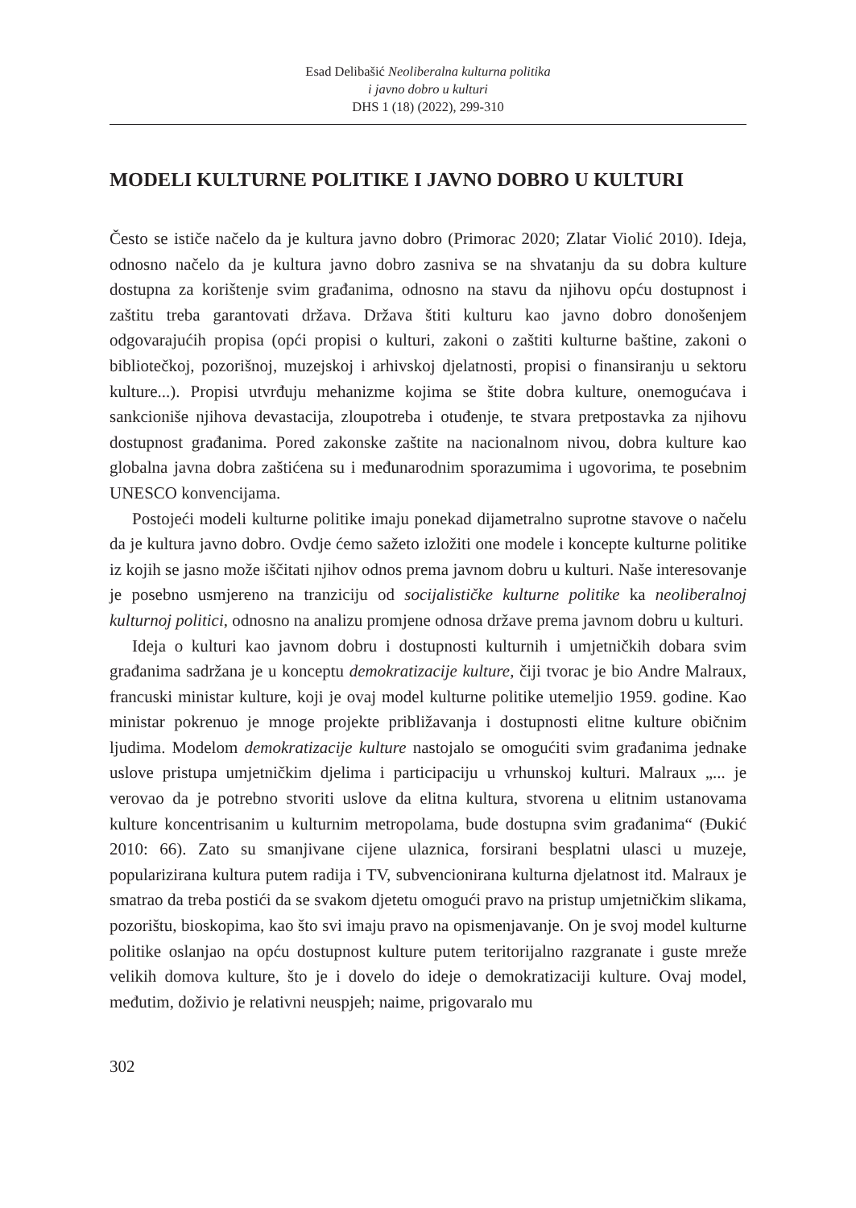Esad Delibašić Neoliberalna kulturna politika
i javno dobro u kulturi
DHS 1 (18) (2022), 299-310
MODELI KULTURNE POLITIKE I JAVNO DOBRO U KULTURI
Često se ističe načelo da je kultura javno dobro (Primorac 2020; Zlatar Violić 2010). Ideja, odnosno načelo da je kultura javno dobro zasniva se na shvatanju da su dobra kulture dostupna za korištenje svim građanima, odnosno na stavu da njihovu opću dostupnost i zaštitu treba garantovati država. Država štiti kulturu kao javno dobro donošenjem odgovarajućih propisa (opći propisi o kulturi, zakoni o zaštiti kulturne baštine, zakoni o bibliotečkoj, pozorišnoj, muzejskoj i arhivskoj djelatnosti, propisi o finansiranju u sektoru kulture...). Propisi utvrđuju mehanizme kojima se štite dobra kulture, onemogućava i sankcioniše njihova devastacija, zloupotreba i otuđenje, te stvara pretpostavka za njihovu dostupnost građanima. Pored zakonske zaštite na nacionalnom nivou, dobra kulture kao globalna javna dobra zaštićena su i međunarodnim sporazumima i ugovorima, te posebnim UNESCO konvencijama.
Postojeći modeli kulturne politike imaju ponekad dijametralno suprotne stavove o načelu da je kultura javno dobro. Ovdje ćemo sažeto izložiti one modele i koncepte kulturne politike iz kojih se jasno može iščitati njihov odnos prema javnom dobru u kulturi. Naše interesovanje je posebno usmjereno na tranziciju od socijalističke kulturne politike ka neoliberalnoj kulturnoj politici, odnosno na analizu promjene odnosa države prema javnom dobru u kulturi.
Ideja o kulturi kao javnom dobru i dostupnosti kulturnih i umjetničkih dobara svim građanima sadržana je u konceptu demokratizacije kulture, čiji tvorac je bio Andre Malraux, francuski ministar kulture, koji je ovaj model kulturne politike utemeljio 1959. godine. Kao ministar pokrenuo je mnoge projekte približavanja i dostupnosti elitne kulture običnim ljudima. Modelom demokratizacije kulture nastojalo se omogućiti svim građanima jednake uslove pristupa umjetničkim djelima i participaciju u vrhunskoj kulturi. Malraux „... je verovao da je potrebno stvoriti uslove da elitna kultura, stvorena u elitnim ustanovama kulture koncentrisanim u kulturnim metropolama, bude dostupna svim građanima“ (Đukić 2010: 66). Zato su smanjivane cijene ulaznica, forsirani besplatni ulasci u muzeje, popularizirana kultura putem radija i TV, subvencionirana kulturna djelatnost itd. Malraux je smatrao da treba postići da se svakom djetetu omogući pravo na pristup umjetničkim slikama, pozorištu, bioskopima, kao što svi imaju pravo na opismenjavanje. On je svoj model kulturne politike oslanjao na opću dostupnost kulture putem teritorijalno razgranate i guste mreže velikih domova kulture, što je i dovelo do ideje o demokratizaciji kulture. Ovaj model, međutim, doživio je relativni neuspjeh; naime, prigovaralo mu
302